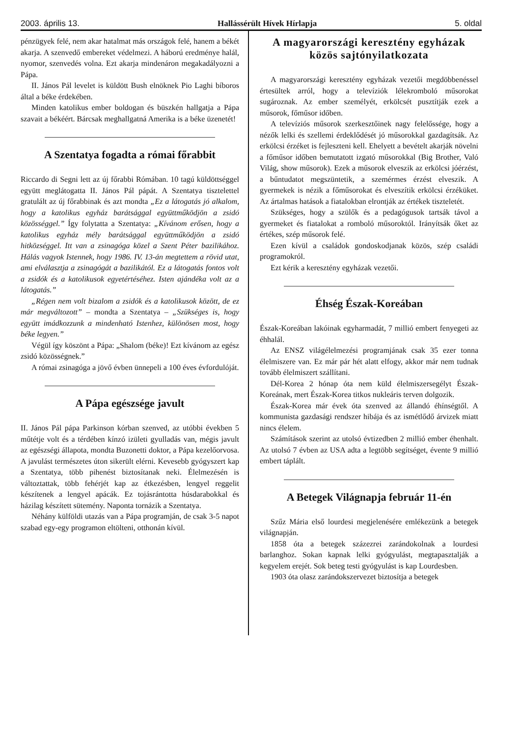2003. április 13. Hallássérült Hívek Hírlapja 5. oldal
pénzügyek felé, nem akar hatalmat más országok felé, hanem a békét akarja. A szenvedő embereket védelmezi. A háború eredménye halál, nyomor, szenvedés volna. Ezt akarja mindenáron megakadályozni a Pápa.
II. János Pál levelet is küldött Bush elnöknek Pio Laghi bíboros által a béke érdekében.
Minden katolikus ember boldogan és büszkén hallgatja a Pápa szavait a békéért. Bárcsak meghallgatná Amerika is a béke üzenetét!
A Szentatya fogadta a római főrabbit
Riccardo di Segni lett az új főrabbi Rómában. 10 tagú küldöttséggel együtt meglátogatta II. János Pál pápát. A Szentatya tisztelettel gratulált az új főrabbinak és azt mondta „Ez a látogatás jó alkalom, hogy a katolikus egyház barátsággal együttműködjön a zsidó közösséggel.” Így folytatta a Szentatya: „Kívánom erősen, hogy a katolikus egyház mély barátsággal együttműködjön a zsidó hitközséggel. Itt van a zsinagóga közel a Szent Péter bazilikához. Hálás vagyok Istennek, hogy 1986. IV. 13-án megtettem a rövid utat, ami elválasztja a zsinagógát a bazilikától. Ez a látogatás fontos volt a zsidók és a katolikusok egyetértéséhez. Isten ajándéka volt az a látogatás.”
„Régen nem volt bizalom a zsidók és a katolikusok között, de ez már megváltozott” – mondta a Szentatya – „Szükséges is, hogy együtt imádkozzunk a mindenható Istenhez, különösen most, hogy béke legyen.”
Végül így köszönt a Pápa: „Shalom (béke)! Ezt kívánom az egész zsidó közösségnek.”
A római zsinagóga a jövő évben ünnepeli a 100 éves évfordulóját.
A Pápa egészsége javult
II. János Pál pápa Parkinson kórban szenved, az utóbbi években 5 műtétje volt és a térdében kínzó izületi gyulladás van, mégis javult az egészségi állapota, mondta Buzonetti doktor, a Pápa kezelőorvosa. A javulást természetes úton sikerült elérni. Kevesebb gyógyszert kap a Szentatya, több pihenést biztosítanak neki. Élelmezésén is változtattak, több fehérjét kap az étkezésben, lengyel reggelit készítenek a lengyel apácák. Ez tojásrántotta húsdarabokkal és házilag készített sütemény. Naponta tornázik a Szentatya.
Néhány külföldi utazás van a Pápa programján, de csak 3-5 napot szabad egy-egy programon eltölteni, otthonán kívül.
A magyarországi keresztény egyházak közös sajtónyilatkozata
A magyarországi keresztény egyházak vezetői megdöbbenéssel értesültek arról, hogy a televíziók lélekromboló műsorokat sugároznak. Az ember személyét, erkölcsét pusztítják ezek a műsorok, főműsor időben.
A televíziós műsorok szerkesztőinek nagy felelőssége, hogy a nézők lelki és szellemi érdeklődését jó műsorokkal gazdagítsák. Az erkölcsi érzéket is fejleszteni kell. Ehelyett a bevételt akarják növelni a főműsor időben bemutatott izgató műsorokkal (Big Brother, Való Világ, show műsorok). Ezek a műsorok elveszik az erkölcsi jóérzést, a bűntudatot megszüntetik, a szemérmes érzést elveszik. A gyermekek is nézik a főműsorokat és elveszítik erkölcsi érzéküket. Az ártalmas hatások a fiatalokban elrontják az értékek tiszteletét.
Szükséges, hogy a szülők és a pedagógusok tartsák távol a gyermeket és fiatalokat a romboló műsoroktól. Irányítsák őket az értékes, szép műsorok felé.
Ezen kívül a családok gondoskodjanak közös, szép családi programokról.
Ezt kérik a keresztény egyházak vezetői.
Éhség Észak-Koreában
Észak-Koreában lakóinak egyharmadát, 7 millió embert fenyegeti az éhhalál.
Az ENSZ világélelmezési programjának csak 35 ezer tonna élelmiszere van. Ez már pár hét alatt elfogy, akkor már nem tudnak tovább élelmiszert szállítani.
Dél-Korea 2 hónap óta nem küld élelmiszersegélyt Észak-Koreának, mert Észak-Korea titkos nukleáris terven dolgozik.
Észak-Korea már évek óta szenved az állandó éhínségtől. A kommunista gazdasági rendszer hibája és az ismétlődő árvizek miatt nincs élelem.
Számítások szerint az utolsó évtizedben 2 millió ember éhenhalt. Az utolsó 7 évben az USA adta a legtöbb segítséget, évente 9 millió embert táplált.
A Betegek Világnapja február 11-én
Szűz Mária első lourdesi megjelenésére emlékezünk a betegek világnapján.
1858 óta a betegek százezrei zarándokolnak a lourdesi barlanghoz. Sokan kapnak lelki gyógyulást, megtapasztalják a kegyelem erejét. Sok beteg testi gyógyulást is kap Lourdesben.
1903 óta olasz zarándokszervezet biztosítja a betegek